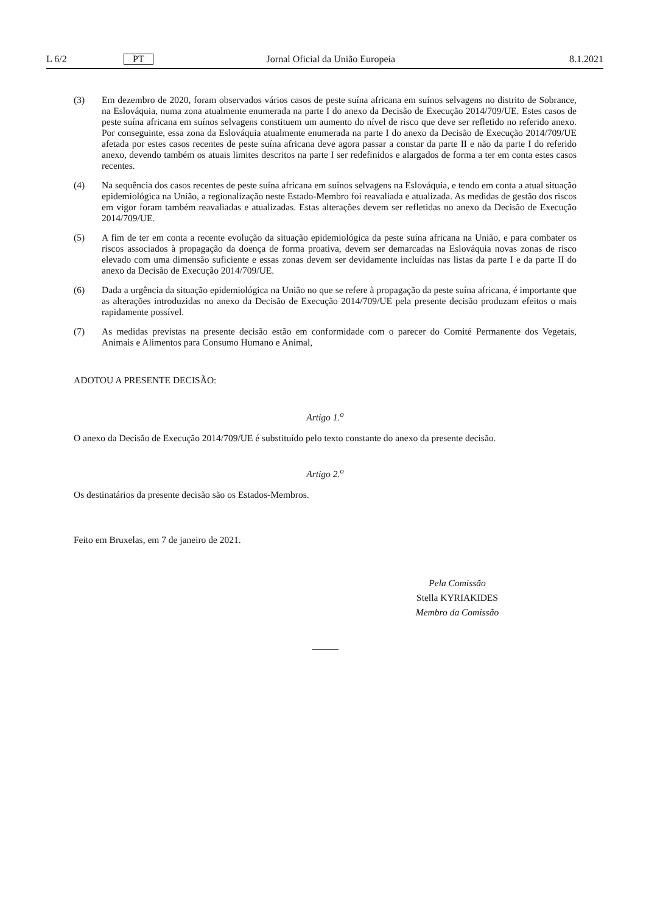L 6/2 PT Jornal Oficial da União Europeia 8.1.2021
(3) Em dezembro de 2020, foram observados vários casos de peste suína africana em suínos selvagens no distrito de Sobrance, na Eslováquia, numa zona atualmente enumerada na parte I do anexo da Decisão de Execução 2014/709/UE. Estes casos de peste suína africana em suínos selvagens constituem um aumento do nível de risco que deve ser refletido no referido anexo. Por conseguinte, essa zona da Eslováquia atualmente enumerada na parte I do anexo da Decisão de Execução 2014/709/UE afetada por estes casos recentes de peste suína africana deve agora passar a constar da parte II e não da parte I do referido anexo, devendo também os atuais limites descritos na parte I ser redefinidos e alargados de forma a ter em conta estes casos recentes.
(4) Na sequência dos casos recentes de peste suína africana em suínos selvagens na Eslováquia, e tendo em conta a atual situação epidemiológica na União, a regionalização neste Estado-Membro foi reavaliada e atualizada. As medidas de gestão dos riscos em vigor foram também reavaliadas e atualizadas. Estas alterações devem ser refletidas no anexo da Decisão de Execução 2014/709/UE.
(5) A fim de ter em conta a recente evolução da situação epidemiológica da peste suína africana na União, e para combater os riscos associados à propagação da doença de forma proativa, devem ser demarcadas na Eslováquia novas zonas de risco elevado com uma dimensão suficiente e essas zonas devem ser devidamente incluídas nas listas da parte I e da parte II do anexo da Decisão de Execução 2014/709/UE.
(6) Dada a urgência da situação epidemiológica na União no que se refere à propagação da peste suína africana, é importante que as alterações introduzidas no anexo da Decisão de Execução 2014/709/UE pela presente decisão produzam efeitos o mais rapidamente possível.
(7) As medidas previstas na presente decisão estão em conformidade com o parecer do Comité Permanente dos Vegetais, Animais e Alimentos para Consumo Humano e Animal,
ADOTOU A PRESENTE DECISÃO:
Artigo 1.<sup>o</sup>
O anexo da Decisão de Execução 2014/709/UE é substituído pelo texto constante do anexo da presente decisão.
Artigo 2.<sup>o</sup>
Os destinatários da presente decisão são os Estados-Membros.
Feito em Bruxelas, em 7 de janeiro de 2021.
Pela Comissão
Stella KYRIAKIDES
Membro da Comissão